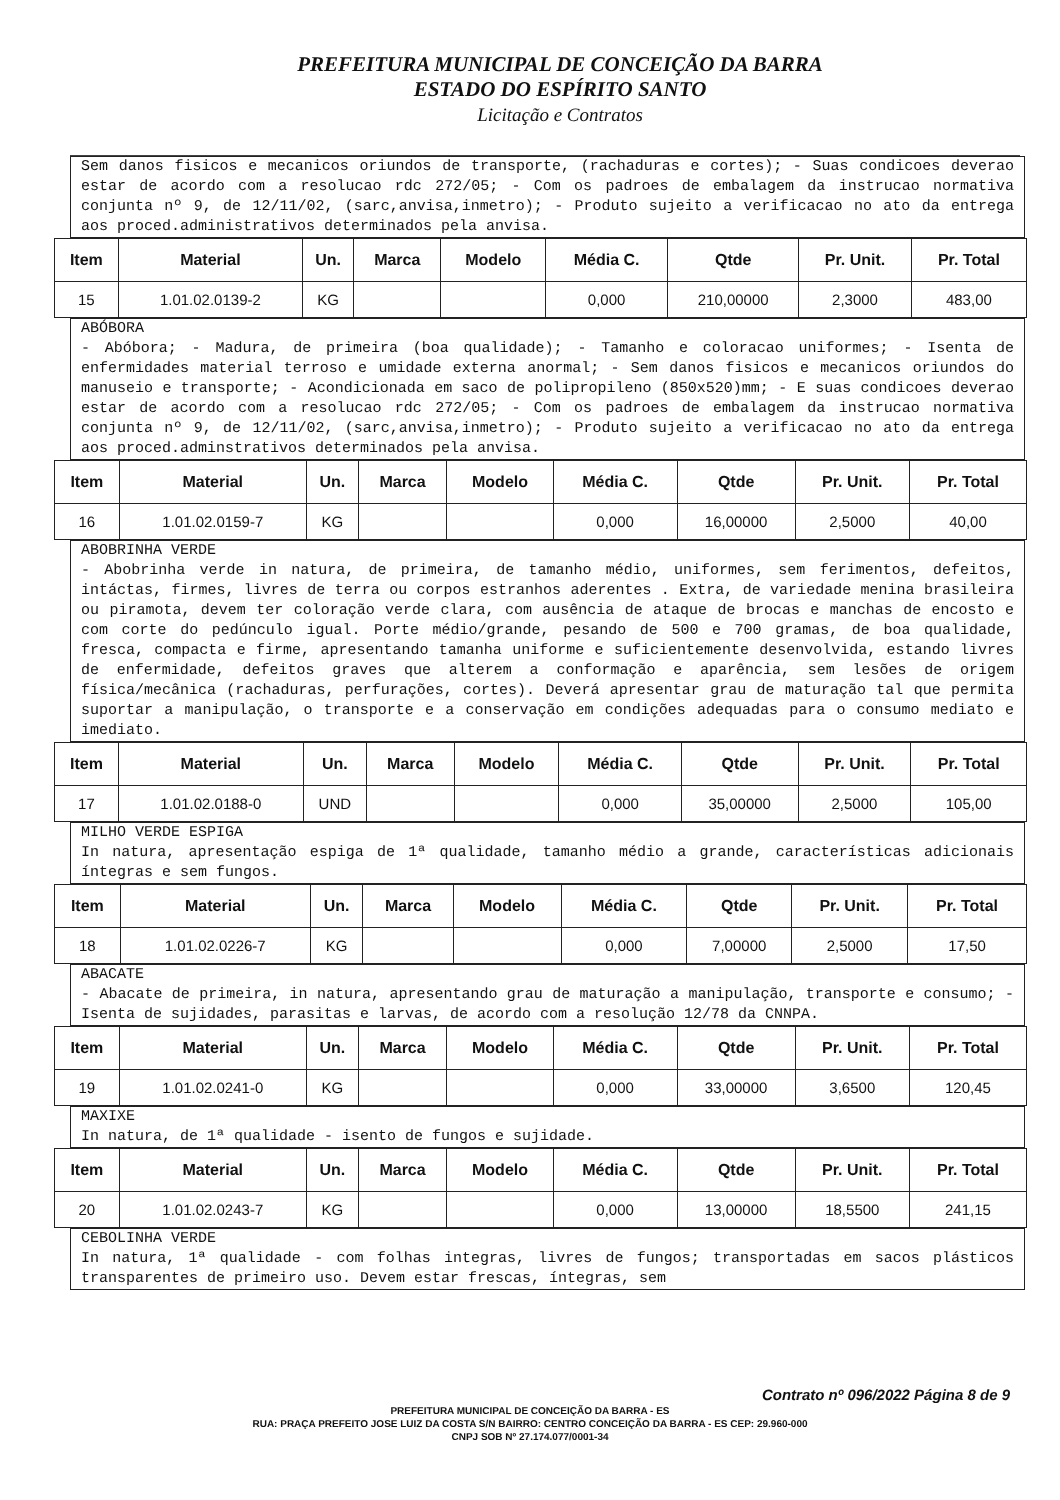PREFEITURA MUNICIPAL DE CONCEIÇÃO DA BARRA
ESTADO DO ESPÍRITO SANTO
Licitação e Contratos
Sem danos fisicos e mecanicos oriundos de transporte, (rachaduras e cortes); - Suas condicoes deverao estar de acordo com a resolucao rdc 272/05; - Com os padroes de embalagem da instrucao normativa conjunta nº 9, de 12/11/02, (sarc,anvisa,inmetro); - Produto sujeito a verificacao no ato da entrega aos proced.administrativos determinados pela anvisa.
| Item | Material | Un. | Marca | Modelo | Média C. | Qtde | Pr. Unit. | Pr. Total |
| --- | --- | --- | --- | --- | --- | --- | --- | --- |
| 15 | 1.01.02.0139-2 | KG | | | 0,000 | 210,00000 | 2,3000 | 483,00 |
ABÓBORA
- Abóbora; - Madura, de primeira (boa qualidade); - Tamanho e coloracao uniformes; - Isenta de enfermidades material terroso e umidade externa anormal; - Sem danos fisicos e mecanicos oriundos do manuseio e transporte; - Acondicionada em saco de polipropileno (850x520)mm; - E suas condicoes deverao estar de acordo com a resolucao rdc 272/05; - Com os padroes de embalagem da instrucao normativa conjunta nº 9, de 12/11/02, (sarc,anvisa,inmetro); - Produto sujeito a verificacao no ato da entrega aos proced.adminstrativos determinados pela anvisa.
| Item | Material | Un. | Marca | Modelo | Média C. | Qtde | Pr. Unit. | Pr. Total |
| --- | --- | --- | --- | --- | --- | --- | --- | --- |
| 16 | 1.01.02.0159-7 | KG | | | 0,000 | 16,00000 | 2,5000 | 40,00 |
ABOBRINHA VERDE
- Abobrinha verde in natura, de primeira, de tamanho médio, uniformes, sem ferimentos, defeitos, intáctas, firmes, livres de terra ou corpos estranhos aderentes . Extra, de variedade menina brasileira ou piramota, devem ter coloração verde clara, com ausência de ataque de brocas e manchas de encosto e com corte do pedúnculo igual. Porte médio/grande, pesando de 500 e 700 gramas, de boa qualidade, fresca, compacta e firme, apresentando tamanha uniforme e suficientemente desenvolvida, estando livres de enfermidade, defeitos graves que alterem a conformação e aparência, sem lesões de origem física/mecânica (rachaduras, perfurações, cortes). Deverá apresentar grau de maturação tal que permita suportar a manipulação, o transporte e a conservação em condições adequadas para o consumo mediato e imediato.
| Item | Material | Un. | Marca | Modelo | Média C. | Qtde | Pr. Unit. | Pr. Total |
| --- | --- | --- | --- | --- | --- | --- | --- | --- |
| 17 | 1.01.02.0188-0 | UND | | | 0,000 | 35,00000 | 2,5000 | 105,00 |
MILHO VERDE ESPIGA
In natura, apresentação espiga de 1ª qualidade, tamanho médio a grande, características adicionais íntegras e sem fungos.
| Item | Material | Un. | Marca | Modelo | Média C. | Qtde | Pr. Unit. | Pr. Total |
| --- | --- | --- | --- | --- | --- | --- | --- | --- |
| 18 | 1.01.02.0226-7 | KG | | | 0,000 | 7,00000 | 2,5000 | 17,50 |
ABACATE
- Abacate de primeira, in natura, apresentando grau de maturação a manipulação, transporte e consumo; - Isenta de sujidades, parasitas e larvas, de acordo com a resolução 12/78 da CNNPA.
| Item | Material | Un. | Marca | Modelo | Média C. | Qtde | Pr. Unit. | Pr. Total |
| --- | --- | --- | --- | --- | --- | --- | --- | --- |
| 19 | 1.01.02.0241-0 | KG | | | 0,000 | 33,00000 | 3,6500 | 120,45 |
MAXIXE
In natura, de 1ª qualidade - isento de fungos e sujidade.
| Item | Material | Un. | Marca | Modelo | Média C. | Qtde | Pr. Unit. | Pr. Total |
| --- | --- | --- | --- | --- | --- | --- | --- | --- |
| 20 | 1.01.02.0243-7 | KG | | | 0,000 | 13,00000 | 18,5500 | 241,15 |
CEBOLINHA VERDE
In natura, 1ª qualidade - com folhas integras, livres de fungos; transportadas em sacos plásticos transparentes de primeiro uso. Devem estar frescas, íntegras, sem
Contrato nº 096/2022 Página 8 de 9
PREFEITURA MUNICIPAL DE CONCEIÇÃO DA BARRA - ES
RUA: PRAÇA PREFEITO JOSE LUIZ DA COSTA S/N BAIRRO: CENTRO CONCEIÇÃO DA BARRA - ES CEP: 29.960-000
CNPJ SOB Nº 27.174.077/0001-34